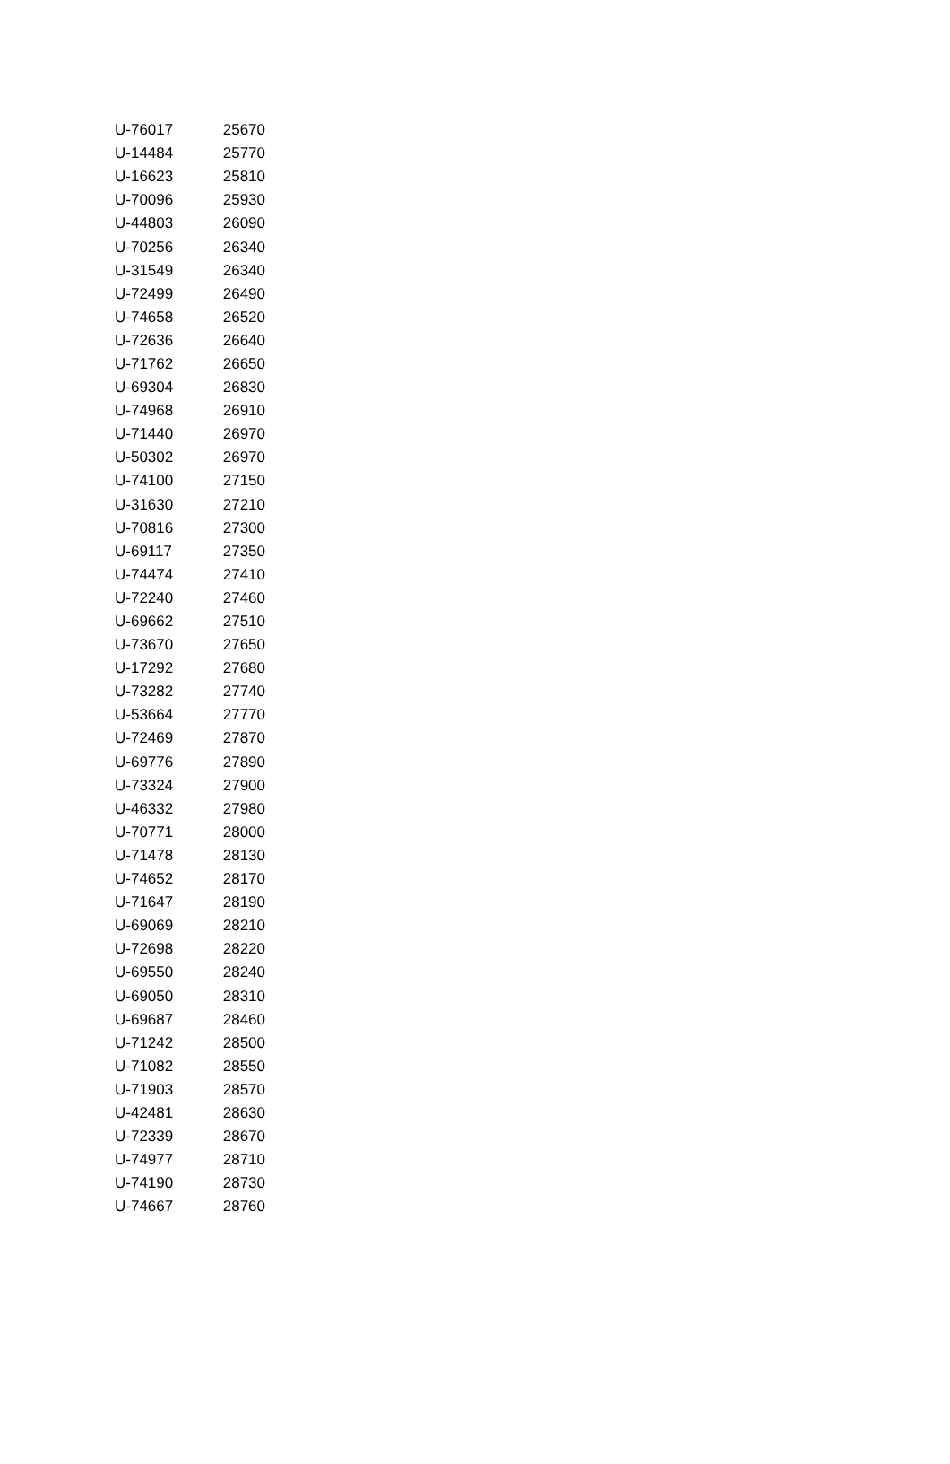| U-76017 | 25670 |
| U-14484 | 25770 |
| U-16623 | 25810 |
| U-70096 | 25930 |
| U-44803 | 26090 |
| U-70256 | 26340 |
| U-31549 | 26340 |
| U-72499 | 26490 |
| U-74658 | 26520 |
| U-72636 | 26640 |
| U-71762 | 26650 |
| U-69304 | 26830 |
| U-74968 | 26910 |
| U-71440 | 26970 |
| U-50302 | 26970 |
| U-74100 | 27150 |
| U-31630 | 27210 |
| U-70816 | 27300 |
| U-69117 | 27350 |
| U-74474 | 27410 |
| U-72240 | 27460 |
| U-69662 | 27510 |
| U-73670 | 27650 |
| U-17292 | 27680 |
| U-73282 | 27740 |
| U-53664 | 27770 |
| U-72469 | 27870 |
| U-69776 | 27890 |
| U-73324 | 27900 |
| U-46332 | 27980 |
| U-70771 | 28000 |
| U-71478 | 28130 |
| U-74652 | 28170 |
| U-71647 | 28190 |
| U-69069 | 28210 |
| U-72698 | 28220 |
| U-69550 | 28240 |
| U-69050 | 28310 |
| U-69687 | 28460 |
| U-71242 | 28500 |
| U-71082 | 28550 |
| U-71903 | 28570 |
| U-42481 | 28630 |
| U-72339 | 28670 |
| U-74977 | 28710 |
| U-74190 | 28730 |
| U-74667 | 28760 |